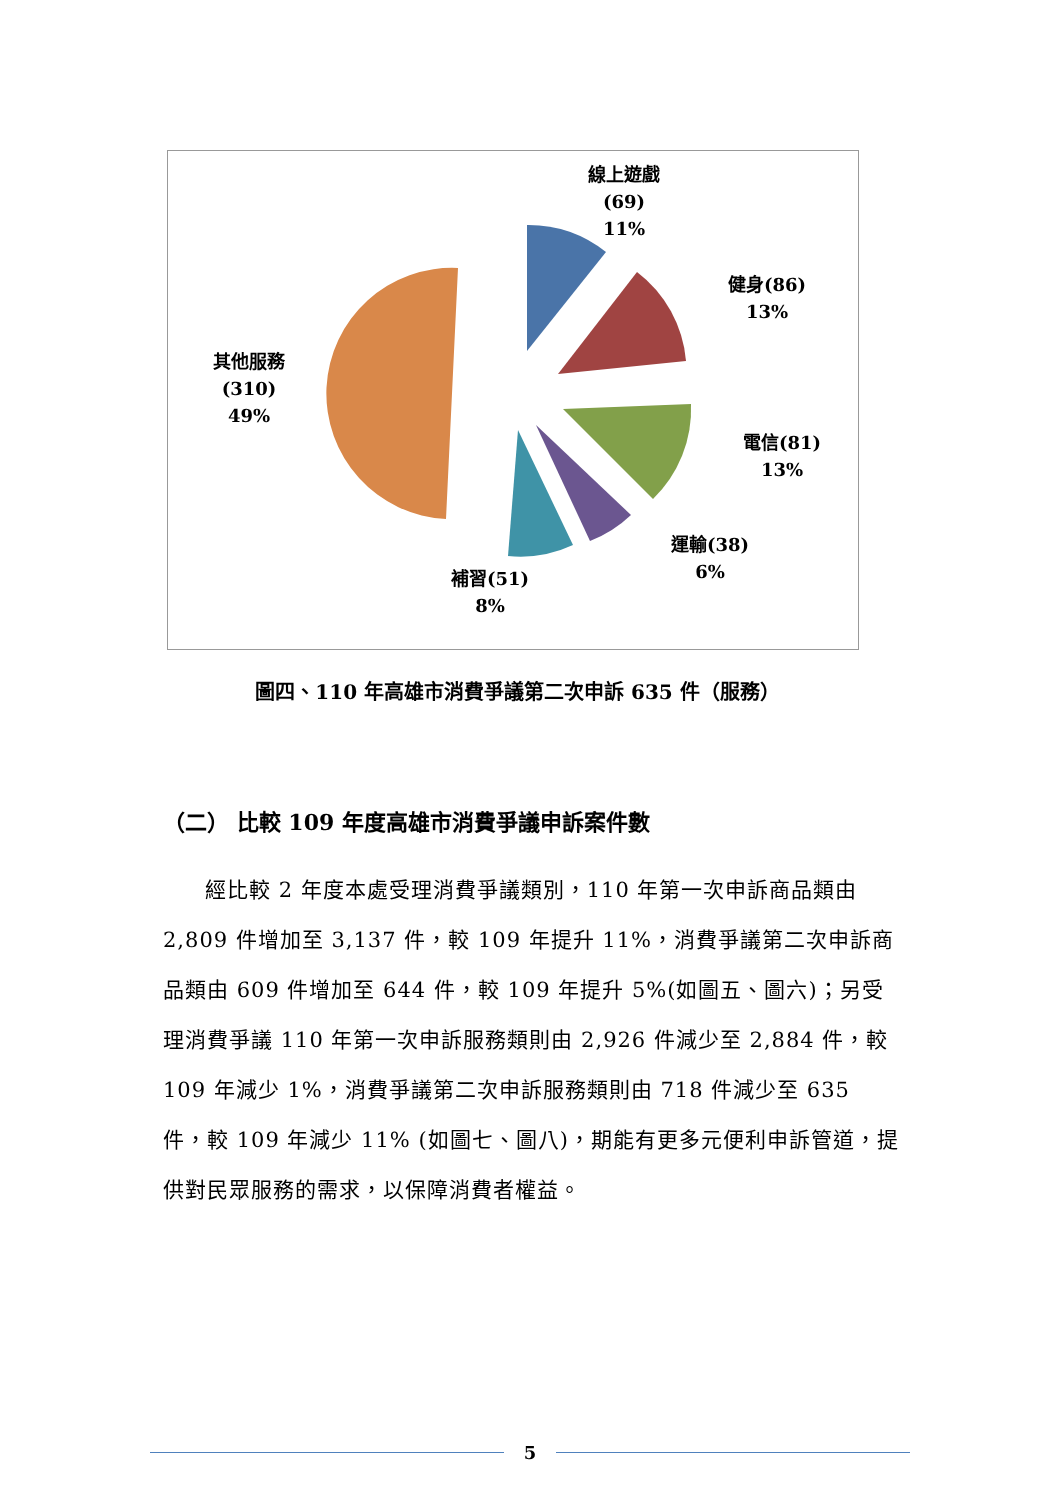線上遊戲
(69)
11%
健身(86)
13%
其他服務
(310)
49%
電信(81)
13%
運輸(38)
6%
補習(51)
8%
圖四、110 年高雄市消費爭議第二次申訴 635 件（服務）
（二） 比較 109 年度高雄市消費爭議申訴案件數
經比較 2 年度本處受理消費爭議類別，110 年第一次申訴商品類由 2,809 件增加至 3,137 件，較 109 年提升 11%，消費爭議第二次申訴商品類由 609 件增加至 644 件，較 109 年提升 5%(如圖五、圖六)；另受理消費爭議 110 年第一次申訴服務類則由 2,926 件減少至 2,884 件，較 109 年減少 1%，消費爭議第二次申訴服務類則由 718 件減少至 635 件，較 109 年減少 11% (如圖七、圖八)，期能有更多元便利申訴管道，提供對民眾服務的需求，以保障消費者權益。
5